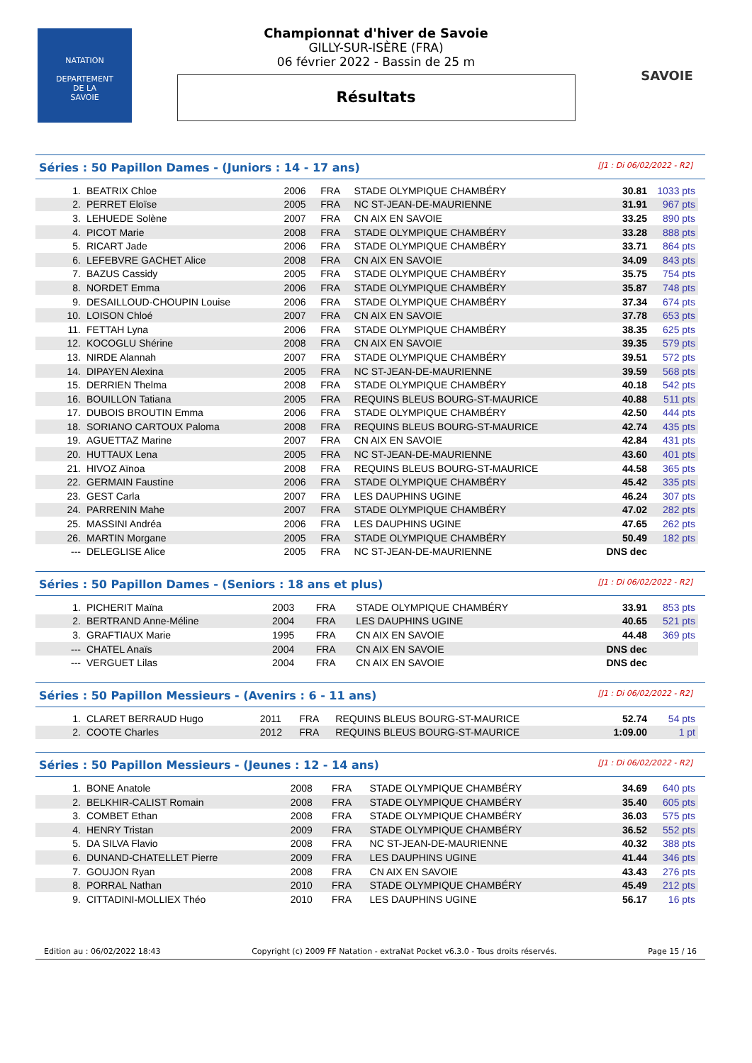NATATION
DEPARTEMENT
DE LA
SAVOIE
Championnat d'hiver de Savoie
GILLY-SUR-ISÈRE (FRA)
06 février 2022 - Bassin de 25 m
Résultats
SAVOIE
Séries : 50 Papillon Dames - (Juniors : 14 - 17 ans) [J1 : Di 06/02/2022 - R2]
| 1. | BEATRIX Chloe | 2006 | FRA | STADE OLYMPIQUE CHAMBÉRY | 30.81 | 1033 pts |
| 2. | PERRET Eloïse | 2005 | FRA | NC ST-JEAN-DE-MAURIENNE | 31.91 | 967 pts |
| 3. | LEHUEDE Solène | 2007 | FRA | CN AIX EN SAVOIE | 33.25 | 890 pts |
| 4. | PICOT Marie | 2008 | FRA | STADE OLYMPIQUE CHAMBÉRY | 33.28 | 888 pts |
| 5. | RICART Jade | 2006 | FRA | STADE OLYMPIQUE CHAMBÉRY | 33.71 | 864 pts |
| 6. | LEFEBVRE GACHET Alice | 2008 | FRA | CN AIX EN SAVOIE | 34.09 | 843 pts |
| 7. | BAZUS Cassidy | 2005 | FRA | STADE OLYMPIQUE CHAMBÉRY | 35.75 | 754 pts |
| 8. | NORDET Emma | 2006 | FRA | STADE OLYMPIQUE CHAMBÉRY | 35.87 | 748 pts |
| 9. | DESAILLOUD-CHOUPIN Louise | 2006 | FRA | STADE OLYMPIQUE CHAMBÉRY | 37.34 | 674 pts |
| 10. | LOISON Chloé | 2007 | FRA | CN AIX EN SAVOIE | 37.78 | 653 pts |
| 11. | FETTAH Lyna | 2006 | FRA | STADE OLYMPIQUE CHAMBÉRY | 38.35 | 625 pts |
| 12. | KOCOGLU Shérine | 2008 | FRA | CN AIX EN SAVOIE | 39.35 | 579 pts |
| 13. | NIRDE Alannah | 2007 | FRA | STADE OLYMPIQUE CHAMBÉRY | 39.51 | 572 pts |
| 14. | DIPAYEN Alexina | 2005 | FRA | NC ST-JEAN-DE-MAURIENNE | 39.59 | 568 pts |
| 15. | DERRIEN Thelma | 2008 | FRA | STADE OLYMPIQUE CHAMBÉRY | 40.18 | 542 pts |
| 16. | BOUILLON Tatiana | 2005 | FRA | REQUINS BLEUS BOURG-ST-MAURICE | 40.88 | 511 pts |
| 17. | DUBOIS BROUTIN Emma | 2006 | FRA | STADE OLYMPIQUE CHAMBÉRY | 42.50 | 444 pts |
| 18. | SORIANO CARTOUX Paloma | 2008 | FRA | REQUINS BLEUS BOURG-ST-MAURICE | 42.74 | 435 pts |
| 19. | AGUETTAZ Marine | 2007 | FRA | CN AIX EN SAVOIE | 42.84 | 431 pts |
| 20. | HUTTAUX Lena | 2005 | FRA | NC ST-JEAN-DE-MAURIENNE | 43.60 | 401 pts |
| 21. | HIVOZ Aïnoa | 2008 | FRA | REQUINS BLEUS BOURG-ST-MAURICE | 44.58 | 365 pts |
| 22. | GERMAIN Faustine | 2006 | FRA | STADE OLYMPIQUE CHAMBÉRY | 45.42 | 335 pts |
| 23. | GEST Carla | 2007 | FRA | LES DAUPHINS UGINE | 46.24 | 307 pts |
| 24. | PARRENIN Mahe | 2007 | FRA | STADE OLYMPIQUE CHAMBÉRY | 47.02 | 282 pts |
| 25. | MASSINI Andréa | 2006 | FRA | LES DAUPHINS UGINE | 47.65 | 262 pts |
| 26. | MARTIN Morgane | 2005 | FRA | STADE OLYMPIQUE CHAMBÉRY | 50.49 | 182 pts |
| --- | DELEGLISE Alice | 2005 | FRA | NC ST-JEAN-DE-MAURIENNE | DNS dec | |
Séries : 50 Papillon Dames - (Seniors : 18 ans et plus) [J1 : Di 06/02/2022 - R2]
| 1. | PICHERIT Maïna | 2003 | FRA | STADE OLYMPIQUE CHAMBÉRY | 33.91 | 853 pts |
| 2. | BERTRAND Anne-Méline | 2004 | FRA | LES DAUPHINS UGINE | 40.65 | 521 pts |
| 3. | GRAFTIAUX Marie | 1995 | FRA | CN AIX EN SAVOIE | 44.48 | 369 pts |
| --- | CHATEL Anaïs | 2004 | FRA | CN AIX EN SAVOIE | DNS dec | |
| --- | VERGUET Lilas | 2004 | FRA | CN AIX EN SAVOIE | DNS dec | |
Séries : 50 Papillon Messieurs - (Avenirs : 6 - 11 ans) [J1 : Di 06/02/2022 - R2]
| 1. | CLARET BERRAUD Hugo | 2011 | FRA | REQUINS BLEUS BOURG-ST-MAURICE | 52.74 | 54 pts |
| 2. | COOTE Charles | 2012 | FRA | REQUINS BLEUS BOURG-ST-MAURICE | 1:09.00 | 1 pt |
Séries : 50 Papillon Messieurs - (Jeunes : 12 - 14 ans) [J1 : Di 06/02/2022 - R2]
| 1. | BONE Anatole | 2008 | FRA | STADE OLYMPIQUE CHAMBÉRY | 34.69 | 640 pts |
| 2. | BELKHIR-CALIST Romain | 2008 | FRA | STADE OLYMPIQUE CHAMBÉRY | 35.40 | 605 pts |
| 3. | COMBET Ethan | 2008 | FRA | STADE OLYMPIQUE CHAMBÉRY | 36.03 | 575 pts |
| 4. | HENRY Tristan | 2009 | FRA | STADE OLYMPIQUE CHAMBÉRY | 36.52 | 552 pts |
| 5. | DA SILVA Flavio | 2008 | FRA | NC ST-JEAN-DE-MAURIENNE | 40.32 | 388 pts |
| 6. | DUNAND-CHATELLET Pierre | 2009 | FRA | LES DAUPHINS UGINE | 41.44 | 346 pts |
| 7. | GOUJON Ryan | 2008 | FRA | CN AIX EN SAVOIE | 43.43 | 276 pts |
| 8. | PORRAL Nathan | 2010 | FRA | STADE OLYMPIQUE CHAMBÉRY | 45.49 | 212 pts |
| 9. | CITTADINI-MOLLIEX Théo | 2010 | FRA | LES DAUPHINS UGINE | 56.17 | 16 pts |
Edition au : 06/02/2022 18:43 Copyright (c) 2009 FF Natation - extraNat Pocket v6.3.0 - Tous droits réservés. Page 15 / 16